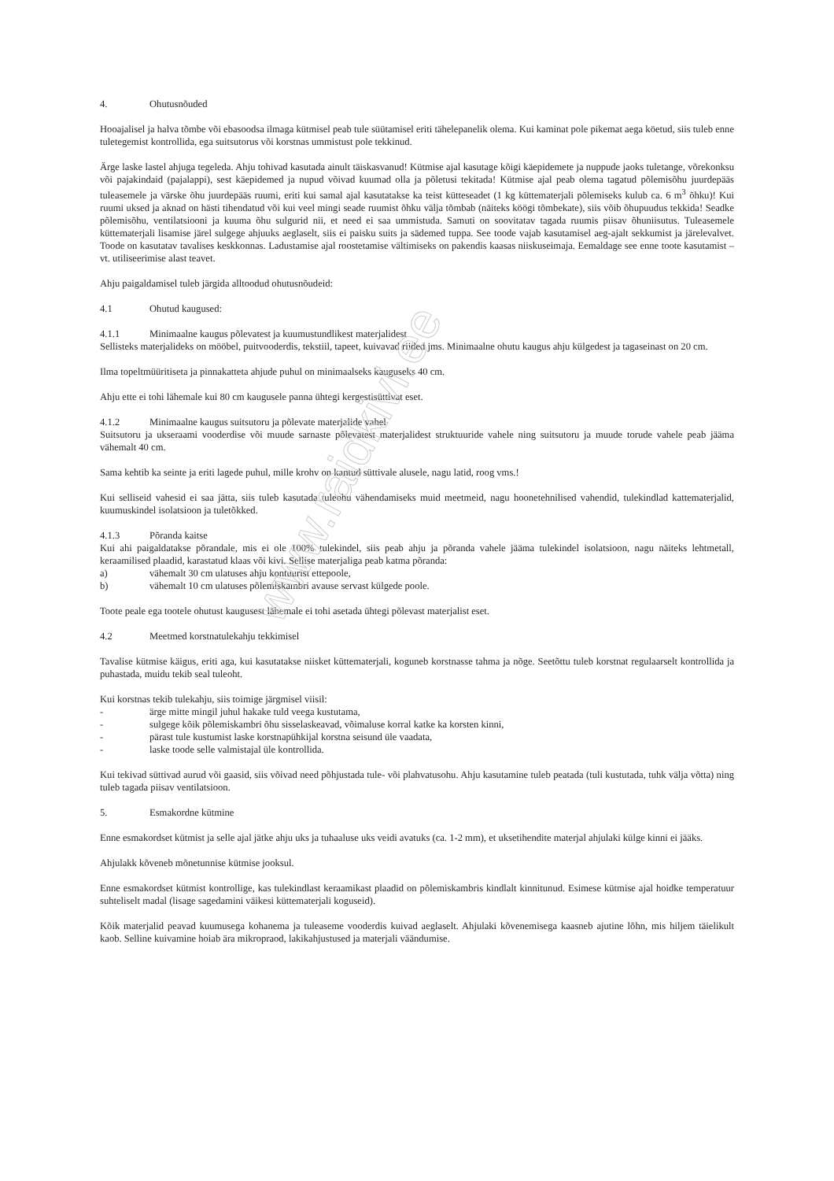www.raidkivi.ee
4. Ohutusnõuded
Hooajalisel ja halva tõmbe või ebasoodsa ilmaga kütmisel peab tule süütamisel eriti tähelepanelik olema. Kui kaminat pole pikemat aega köetud, siis tuleb enne tuletegemist kontrollida, ega suitsutorus või korstnas ummistust pole tekkinud.
Ärge laske lastel ahjuga tegeleda. Ahju tohivad kasutada ainult täiskasvanud! Kütmise ajal kasutage kõigi käepidemete ja nuppude jaoks tuletange, võrekonksu või pajakindaid (pajalappi), sest käepidemed ja nupud võivad kuumad olla ja põletusi tekitada! Kütmise ajal peab olema tagatud põlemisõhu juurdepääs tuleasemele ja värske õhu juurdepääs ruumi, eriti kui samal ajal kasutatakse ka teist kütteseadet (1 kg küttematerjali põlemiseks kulub ca. 6 m<sup>3</sup> õhku)! Kui ruumi uksed ja aknad on hästi tihendatud või kui veel mingi seade ruumist õhku välja tõmbab (näiteks köögi tõmbekate), siis võib õhupuudus tekkida! Seadke põlemisõhu, ventilatsiooni ja kuuma õhu sulgurid nii, et need ei saa ummistuda. Samuti on soovitatav tagada ruumis piisav õhuniisutus. Tuleasemele küttematerjali lisamise järel sulgege ahjuuks aeglaselt, siis ei paisku suits ja sädemed tuppa. See toode vajab kasutamisel aeg-ajalt sekkumist ja järelevalvet. Toode on kasutatav tavalises keskkonnas. Ladustamise ajal roostetamise vältimiseks on pakendis kaasas niiskuseimaja. Eemaldage see enne toote kasutamist – vt. utiliseerimise alast teavet.
Ahju paigaldamisel tuleb järgida alltoodud ohutusnõudeid:
4.1 Ohutud kaugused:
4.1.1 Minimaalne kaugus põlevatest ja kuumustundlikest materjalidest
Sellisteks materjalideks on mööbel, puitvooderdis, tekstiil, tapeet, kuivavad riided jms. Minimaalne ohutu kaugus ahju külgedest ja tagaseinast on 20 cm.
Ilma topeltmüüritiseta ja pinnakatteta ahjude puhul on minimaalseks kauguseks 40 cm.
Ahju ette ei tohi lähemale kui 80 cm kaugusele panna ühtegi kergestisüttivat eset.
4.1.2 Minimaalne kaugus suitsutoru ja põlevate materjalide vahel
Suitsutoru ja ukseraami vooderdise või muude sarnaste põlevatest materjalidest struktuuride vahele ning suitsutoru ja muude torude vahele peab jääma vähemalt 40 cm.
Sama kehtib ka seinte ja eriti lagede puhul, mille krohv on kantud süttivale alusele, nagu latid, roog vms.!
Kui selliseid vahesid ei saa jätta, siis tuleb kasutada tuleohu vähendamiseks muid meetmeid, nagu hoonetehnilised vahendid, tulekindlad kattematerjalid, kuumuskindel isolatsioon ja tuletõkked.
4.1.3 Põranda kaitse
Kui ahi paigaldatakse põrandale, mis ei ole 100% tulekindel, siis peab ahju ja põranda vahele jääma tulekindel isolatsioon, nagu näiteks lehtmetall, keraamilised plaadid, karastatud klaas või kivi. Sellise materjaliga peab katma põranda:
a) vähemalt 30 cm ulatuses ahju kontuurist ettepoole,
b) vähemalt 10 cm ulatuses põlemiskambri avause servast külgede poole.
Toote peale ega tootele ohutust kaugusest lähemale ei tohi asetada ühtegi põlevast materjalist eset.
4.2 Meetmed korstnatulekahju tekkimisel
Tavalise kütmise käigus, eriti aga, kui kasutatakse niisket küttematerjali, koguneb korstnasse tahma ja nõge. Seetõttu tuleb korstnat regulaarselt kontrollida ja puhastada, muidu tekib seal tuleoht.
Kui korstnas tekib tulekahju, siis toimige järgmisel viisil:
- ärge mitte mingil juhul hakake tuld veega kustutama,
- sulgege kõik põlemiskambri õhu sisselaskeavad, võimaluse korral katke ka korsten kinni,
- pärast tule kustumist laske korstnapühkijal korstna seisund üle vaadata,
- laske toode selle valmistajal üle kontrollida.
Kui tekivad süttivad aurud või gaasid, siis võivad need põhjustada tule- või plahvatusohu. Ahju kasutamine tuleb peatada (tuli kustutada, tuhk välja võtta) ning tuleb tagada piisav ventilatsioon.
5. Esmakordne kütmine
Enne esmakordset kütmist ja selle ajal jätke ahju uks ja tuhaaluse uks veidi avatuks (ca. 1-2 mm), et uksetihendite materjal ahjulaki külge kinni ei jääks.
Ahjulakk kõveneb mõnetunnise kütmise jooksul.
Enne esmakordset kütmist kontrollige, kas tulekindlast keraamikast plaadid on põlemiskambris kindlalt kinnitunud. Esimese kütmise ajal hoidke temperatuur suhteliselt madal (lisage sagedamini väikesi küttematerjali koguseid).
Kõik materjalid peavad kuumusega kohanema ja tuleaseme vooderdis kuivad aeglaselt. Ahjulaki kõvenemisega kaasneb ajutine lõhn, mis hiljem täielikult kaob. Selline kuivamine hoiab ära mikropraod, lakikahjustused ja materjali väändumise.